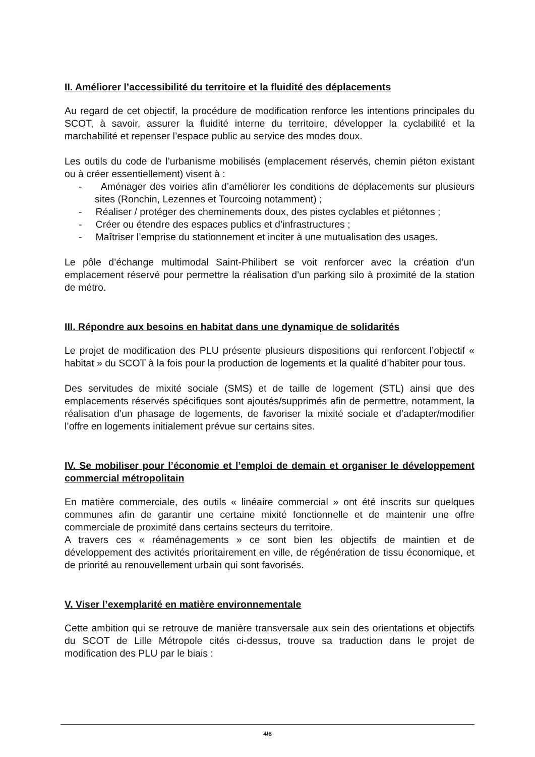II. Améliorer l’accessibilité du territoire et la fluidité des déplacements
Au regard de cet objectif, la procédure de modification renforce les intentions principales du SCOT, à savoir, assurer la fluidité interne du territoire, développer la cyclabilité et la marchabilité et repenser l’espace public au service des modes doux.
Les outils du code de l’urbanisme mobilisés (emplacement réservés, chemin piéton existant ou à créer essentiellement) visent à :
- Aménager des voiries afin d’améliorer les conditions de déplacements sur plusieurs sites (Ronchin, Lezennes et Tourcoing notamment) ;
- Réaliser / protéger des cheminements doux, des pistes cyclables et piétonnes ;
- Créer ou étendre des espaces publics et d’infrastructures ;
- Maîtriser l’emprise du stationnement et inciter à une mutualisation des usages.
Le pôle d’échange multimodal Saint-Philibert se voit renforcer avec la création d’un emplacement réservé pour permettre la réalisation d’un parking silo à proximité de la station de métro.
III. Répondre aux besoins en habitat dans une dynamique de solidarités
Le projet de modification des PLU présente plusieurs dispositions qui renforcent l’objectif « habitat » du SCOT à la fois pour la production de logements et la qualité d’habiter pour tous.
Des servitudes de mixité sociale (SMS) et de taille de logement (STL) ainsi que des emplacements réservés spécifiques sont ajoutés/supprimés afin de permettre, notamment, la réalisation d’un phasage de logements, de favoriser la mixité sociale et d’adapter/modifier l’offre en logements initialement prévue sur certains sites.
IV. Se mobiliser pour l’économie et l’emploi de demain et organiser le développement commercial métropolitain
En matière commerciale, des outils « linéaire commercial » ont été inscrits sur quelques communes afin de garantir une certaine mixité fonctionnelle et de maintenir une offre commerciale de proximité dans certains secteurs du territoire.
A travers ces « réaménagements » ce sont bien les objectifs de maintien et de développement des activités prioritairement en ville, de régénération de tissu économique, et de priorité au renouvellement urbain qui sont favorisés.
V. Viser l’exemplarité en matière environnementale
Cette ambition qui se retrouve de manière transversale aux sein des orientations et objectifs du SCOT de Lille Métropole cités ci-dessus, trouve sa traduction dans le projet de modification des PLU par le biais :
4/6